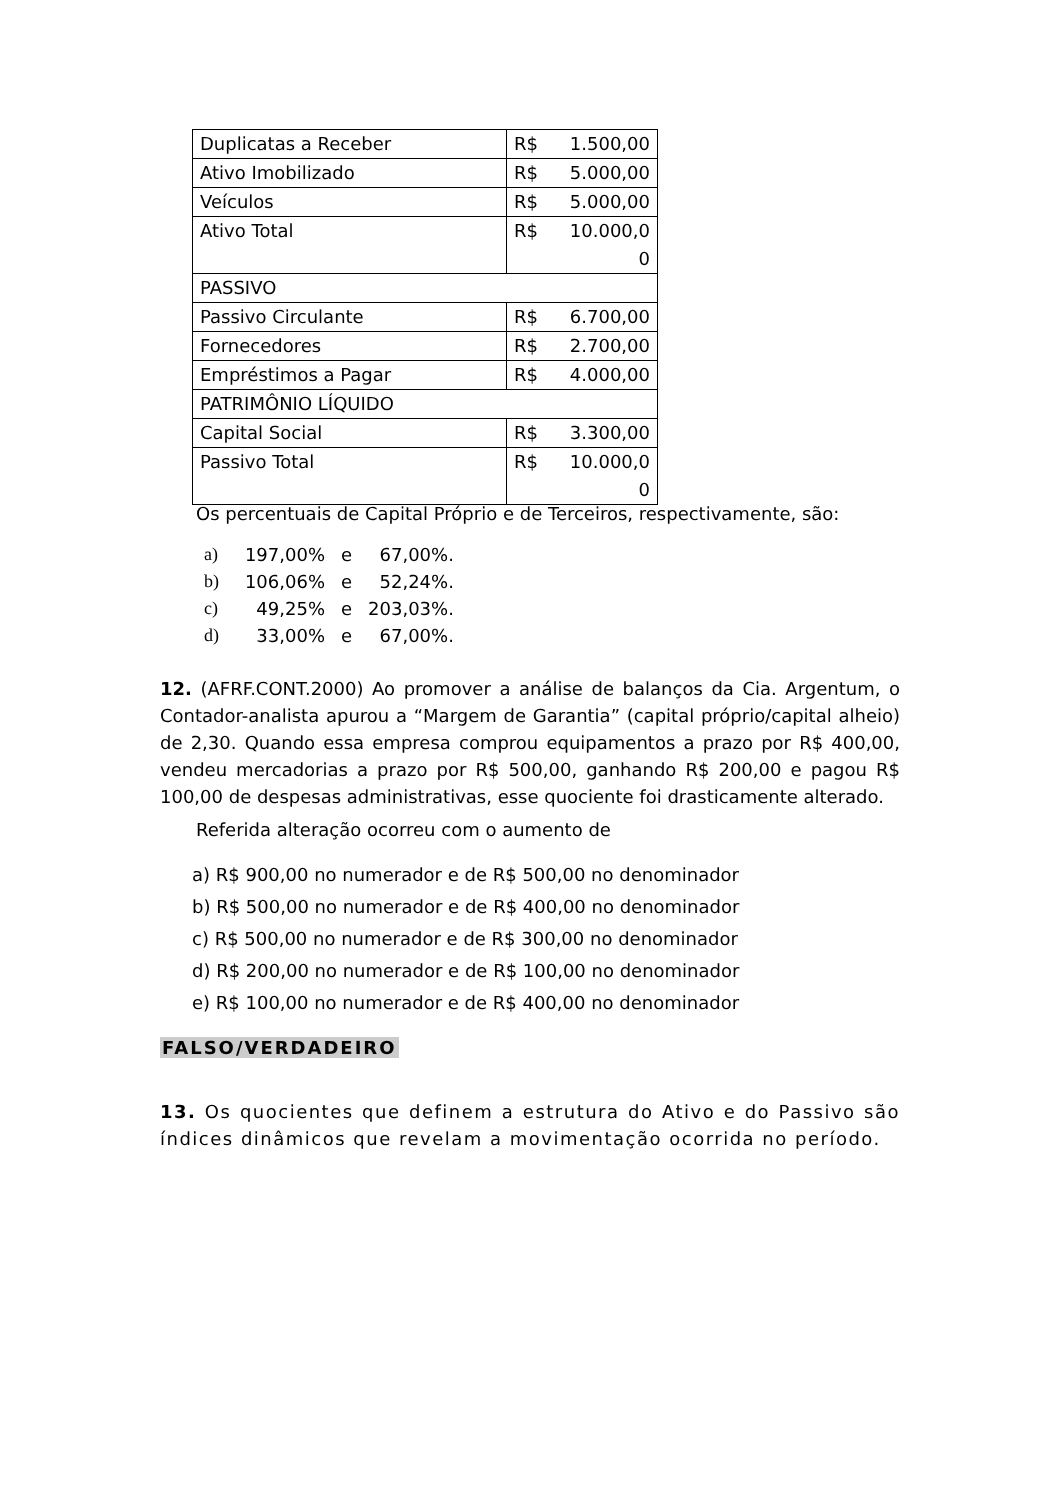| Duplicatas a Receber | R$ | 1.500,00 |
| Ativo Imobilizado | R$ | 5.000,00 |
| Veículos | R$ | 5.000,00 |
| Ativo Total | R$ | 10.000,0 0 |
| PASSIVO | | |
| Passivo Circulante | R$ | 6.700,00 |
| Fornecedores | R$ | 2.700,00 |
| Empréstimos a Pagar | R$ | 4.000,00 |
| PATRIMÔNIO LÍQUIDO | | |
| Capital Social | R$ | 3.300,00 |
| Passivo Total | R$ | 10.000,0 0 |
Os percentuais de Capital Próprio e de Terceiros, respectivamente, são:
| a) | 197,00% | e | 67,00%. |
| b) | 106,06% | e | 52,24%. |
| c) | 49,25% | e | 203,03%. |
| d) | 33,00% | e | 67,00%. |
12. (AFRF.CONT.2000) Ao promover a análise de balanços da Cia. Argentum, o Contador-analista apurou a “Margem de Garantia” (capital próprio/capital alheio) de 2,30. Quando essa empresa comprou equipamentos a prazo por R$ 400,00, vendeu mercadorias a prazo por R$ 500,00, ganhando R$ 200,00 e pagou R$ 100,00 de despesas administrativas, esse quociente foi drasticamente alterado.
Referida alteração ocorreu com o aumento de
a) R$ 900,00 no numerador e de R$ 500,00 no denominador
b) R$ 500,00 no numerador e de R$ 400,00 no denominador
c) R$ 500,00 no numerador e de R$ 300,00 no denominador
d) R$ 200,00 no numerador e de R$ 100,00 no denominador
e) R$ 100,00 no numerador e de R$ 400,00 no denominador
FALSO/VERDADEIRO
13. Os quocientes que definem a estrutura do Ativo e do Passivo são índices dinâmicos que revelam a movimentação ocorrida no período.